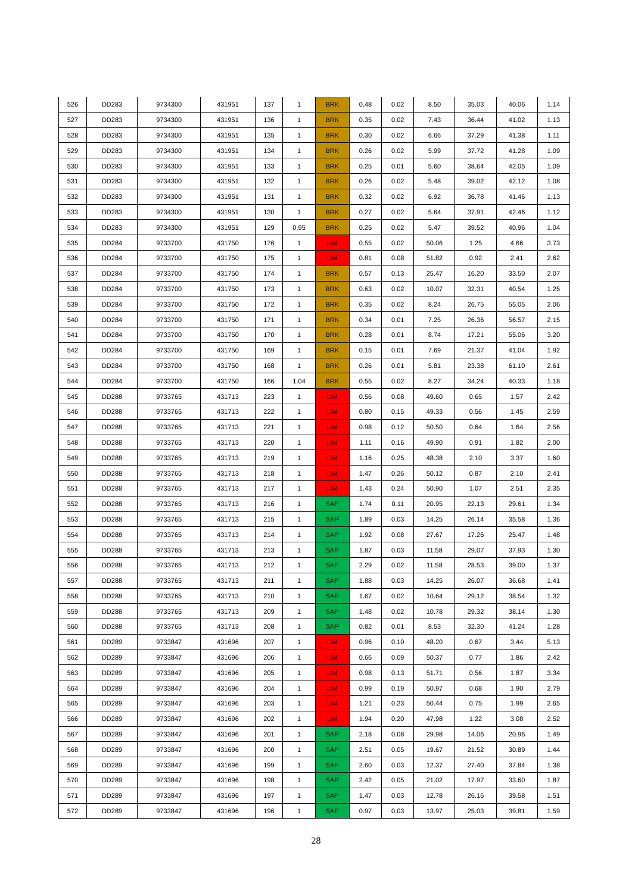| 526 | DD283 | 9734300 | 431951 | 137 | 1 | BRK | 0.48 | 0.02 | 8.50 | 35.03 | 40.06 | 1.14 |
| 527 | DD283 | 9734300 | 431951 | 136 | 1 | BRK | 0.35 | 0.02 | 7.43 | 36.44 | 41.02 | 1.13 |
| 528 | DD283 | 9734300 | 431951 | 135 | 1 | BRK | 0.30 | 0.02 | 6.66 | 37.29 | 41.38 | 1.11 |
| 529 | DD283 | 9734300 | 431951 | 134 | 1 | BRK | 0.26 | 0.02 | 5.99 | 37.72 | 41.28 | 1.09 |
| 530 | DD283 | 9734300 | 431951 | 133 | 1 | BRK | 0.25 | 0.01 | 5.60 | 38.64 | 42.05 | 1.09 |
| 531 | DD283 | 9734300 | 431951 | 132 | 1 | BRK | 0.26 | 0.02 | 5.48 | 39.02 | 42.12 | 1.08 |
| 532 | DD283 | 9734300 | 431951 | 131 | 1 | BRK | 0.32 | 0.02 | 6.92 | 36.78 | 41.46 | 1.13 |
| 533 | DD283 | 9734300 | 431951 | 130 | 1 | BRK | 0.27 | 0.02 | 5.64 | 37.91 | 42.46 | 1.12 |
| 534 | DD283 | 9734300 | 431951 | 129 | 0.95 | BRK | 0.25 | 0.02 | 5.47 | 39.52 | 40.96 | 1.04 |
| 535 | DD284 | 9733700 | 431750 | 176 | 1 | LIM | 0.55 | 0.02 | 50.06 | 1.25 | 4.66 | 3.73 |
| 536 | DD284 | 9733700 | 431750 | 175 | 1 | LIM | 0.81 | 0.08 | 51.82 | 0.92 | 2.41 | 2.62 |
| 537 | DD284 | 9733700 | 431750 | 174 | 1 | BRK | 0.57 | 0.13 | 25.47 | 16.20 | 33.50 | 2.07 |
| 538 | DD284 | 9733700 | 431750 | 173 | 1 | BRK | 0.63 | 0.02 | 10.07 | 32.31 | 40.54 | 1.25 |
| 539 | DD284 | 9733700 | 431750 | 172 | 1 | BRK | 0.35 | 0.02 | 8.24 | 26.75 | 55.05 | 2.06 |
| 540 | DD284 | 9733700 | 431750 | 171 | 1 | BRK | 0.34 | 0.01 | 7.25 | 26.36 | 56.57 | 2.15 |
| 541 | DD284 | 9733700 | 431750 | 170 | 1 | BRK | 0.28 | 0.01 | 8.74 | 17.21 | 55.06 | 3.20 |
| 542 | DD284 | 9733700 | 431750 | 169 | 1 | BRK | 0.15 | 0.01 | 7.69 | 21.37 | 41.04 | 1.92 |
| 543 | DD284 | 9733700 | 431750 | 168 | 1 | BRK | 0.26 | 0.01 | 5.81 | 23.38 | 61.10 | 2.61 |
| 544 | DD284 | 9733700 | 431750 | 166 | 1.04 | BRK | 0.55 | 0.02 | 8.27 | 34.24 | 40.33 | 1.18 |
| 545 | DD288 | 9733765 | 431713 | 223 | 1 | LIM | 0.56 | 0.08 | 49.60 | 0.65 | 1.57 | 2.42 |
| 546 | DD288 | 9733765 | 431713 | 222 | 1 | LIM | 0.80 | 0.15 | 49.33 | 0.56 | 1.45 | 2.59 |
| 547 | DD288 | 9733765 | 431713 | 221 | 1 | LIM | 0.98 | 0.12 | 50.50 | 0.64 | 1.64 | 2.56 |
| 548 | DD288 | 9733765 | 431713 | 220 | 1 | LIM | 1.11 | 0.16 | 49.90 | 0.91 | 1.82 | 2.00 |
| 549 | DD288 | 9733765 | 431713 | 219 | 1 | LIM | 1.16 | 0.25 | 48.38 | 2.10 | 3.37 | 1.60 |
| 550 | DD288 | 9733765 | 431713 | 218 | 1 | LIM | 1.47 | 0.26 | 50.12 | 0.87 | 2.10 | 2.41 |
| 551 | DD288 | 9733765 | 431713 | 217 | 1 | LIM | 1.43 | 0.24 | 50.90 | 1.07 | 2.51 | 2.35 |
| 552 | DD288 | 9733765 | 431713 | 216 | 1 | SAP | 1.74 | 0.11 | 20.95 | 22.13 | 29.61 | 1.34 |
| 553 | DD288 | 9733765 | 431713 | 215 | 1 | SAP | 1.89 | 0.03 | 14.25 | 26.14 | 35.58 | 1.36 |
| 554 | DD288 | 9733765 | 431713 | 214 | 1 | SAP | 1.92 | 0.08 | 27.67 | 17.26 | 25.47 | 1.48 |
| 555 | DD288 | 9733765 | 431713 | 213 | 1 | SAP | 1.87 | 0.03 | 11.58 | 29.07 | 37.93 | 1.30 |
| 556 | DD288 | 9733765 | 431713 | 212 | 1 | SAP | 2.29 | 0.02 | 11.58 | 28.53 | 39.00 | 1.37 |
| 557 | DD288 | 9733765 | 431713 | 211 | 1 | SAP | 1.88 | 0.03 | 14.25 | 26.07 | 36.68 | 1.41 |
| 558 | DD288 | 9733765 | 431713 | 210 | 1 | SAP | 1.67 | 0.02 | 10.64 | 29.12 | 38.54 | 1.32 |
| 559 | DD288 | 9733765 | 431713 | 209 | 1 | SAP | 1.48 | 0.02 | 10.78 | 29.32 | 38.14 | 1.30 |
| 560 | DD288 | 9733765 | 431713 | 208 | 1 | SAP | 0.82 | 0.01 | 8.53 | 32.30 | 41.24 | 1.28 |
| 561 | DD289 | 9733847 | 431696 | 207 | 1 | LIM | 0.96 | 0.10 | 48.20 | 0.67 | 3.44 | 5.13 |
| 562 | DD289 | 9733847 | 431696 | 206 | 1 | LIM | 0.66 | 0.09 | 50.37 | 0.77 | 1.86 | 2.42 |
| 563 | DD289 | 9733847 | 431696 | 205 | 1 | LIM | 0.98 | 0.13 | 51.71 | 0.56 | 1.87 | 3.34 |
| 564 | DD289 | 9733847 | 431696 | 204 | 1 | LIM | 0.99 | 0.19 | 50.97 | 0.68 | 1.90 | 2.79 |
| 565 | DD289 | 9733847 | 431696 | 203 | 1 | LIM | 1.21 | 0.23 | 50.44 | 0.75 | 1.99 | 2.65 |
| 566 | DD289 | 9733847 | 431696 | 202 | 1 | LIM | 1.94 | 0.20 | 47.98 | 1.22 | 3.08 | 2.52 |
| 567 | DD289 | 9733847 | 431696 | 201 | 1 | SAP | 2.18 | 0.08 | 29.98 | 14.06 | 20.96 | 1.49 |
| 568 | DD289 | 9733847 | 431696 | 200 | 1 | SAP | 2.51 | 0.05 | 19.67 | 21.52 | 30.89 | 1.44 |
| 569 | DD289 | 9733847 | 431696 | 199 | 1 | SAP | 2.60 | 0.03 | 12.37 | 27.40 | 37.84 | 1.38 |
| 570 | DD289 | 9733847 | 431696 | 198 | 1 | SAP | 2.42 | 0.05 | 21.02 | 17.97 | 33.60 | 1.87 |
| 571 | DD289 | 9733847 | 431696 | 197 | 1 | SAP | 1.47 | 0.03 | 12.78 | 26.16 | 39.58 | 1.51 |
| 572 | DD289 | 9733847 | 431696 | 196 | 1 | SAP | 0.97 | 0.03 | 13.97 | 25.03 | 39.81 | 1.59 |
28